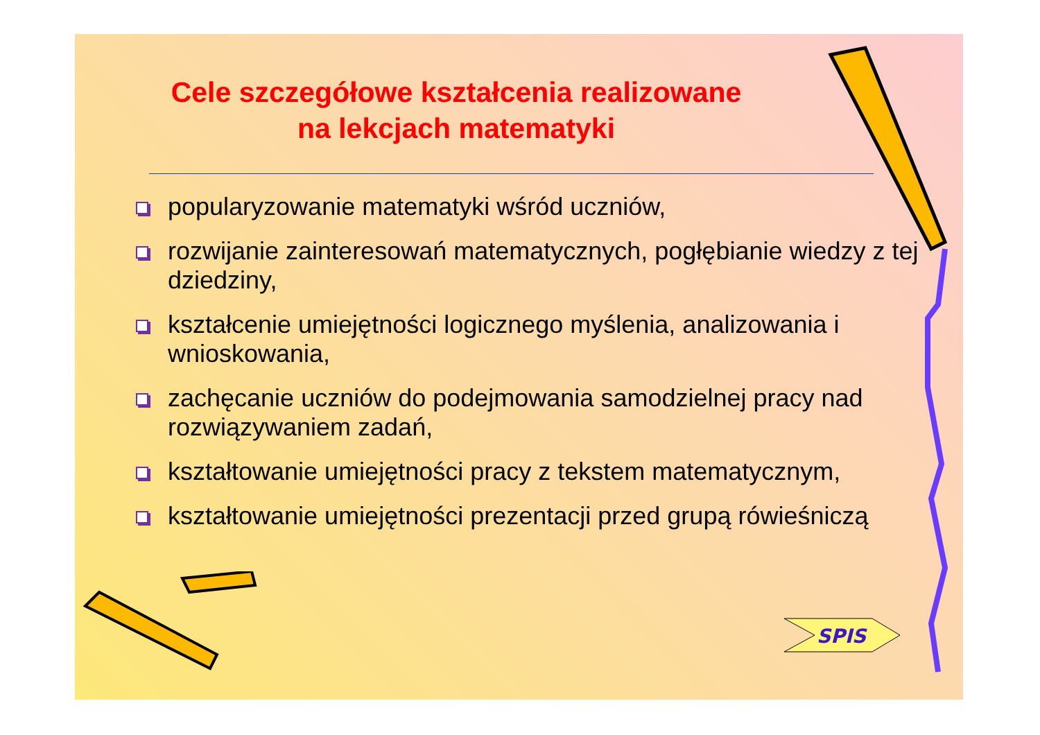Cele szczegółowe kształcenia realizowane na lekcjach matematyki
popularyzowanie matematyki wśród uczniów,
rozwijanie zainteresowań matematycznych, pogłębianie wiedzy z tej dziedziny,
kształcenie umiejętności logicznego myślenia, analizowania i wnioskowania,
zachęcanie uczniów do podejmowania samodzielnej pracy nad rozwiązywaniem zadań,
kształtowanie umiejętności pracy z tekstem matematycznym,
kształtowanie umiejętności prezentacji przed grupą rówieśniczą
SPIS